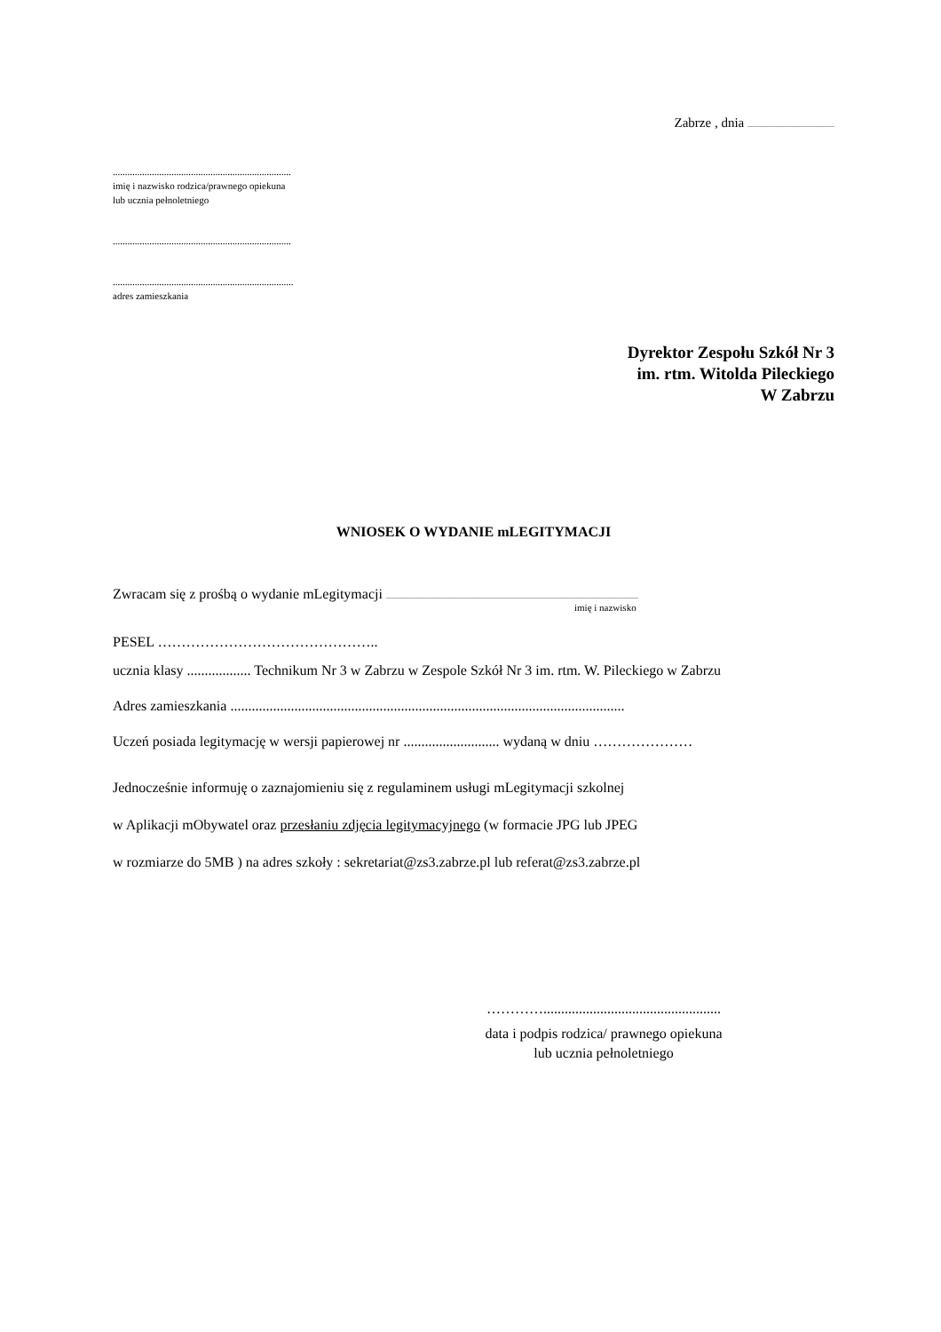Zabrze , dnia .................................................
.........................................................................
imię i nazwisko rodzica/prawnego opiekuna
lub ucznia pełnoletniego
.........................................................................
..........................................................................
adres zamieszkania
Dyrektor Zespołu Szkół Nr 3
im. rtm. Witolda Pileckiego
W Zabrzu
WNIOSEK O WYDANIE mLEGITYMACJI
Zwracam się z prośbą o wydanie mLegitymacji ..............................................................................................................................................
imię i nazwisko
PESEL ………………………………………..
ucznia klasy .................. Technikum Nr 3 w Zabrzu w Zespole Szkół Nr 3 im. rtm. W. Pileckiego w Zabrzu
Adres zamieszkania ...............................................................................................................
Uczeń posiada legitymację w wersji papierowej nr ........................... wydaną w dniu …………………
Jednocześnie informuję o zaznajomieniu się z regulaminem usługi mLegitymacji szkolnej
w Aplikacji mObywatel oraz przesłaniu zdjęcia legitymacyjnego (w formacie JPG lub JPEG
w rozmiarze do 5MB ) na adres szkoły : sekretariat@zs3.zabrze.pl lub referat@zs3.zabrze.pl
…………..................................................
data i podpis rodzica/ prawnego opiekuna
lub ucznia pełnoletniego